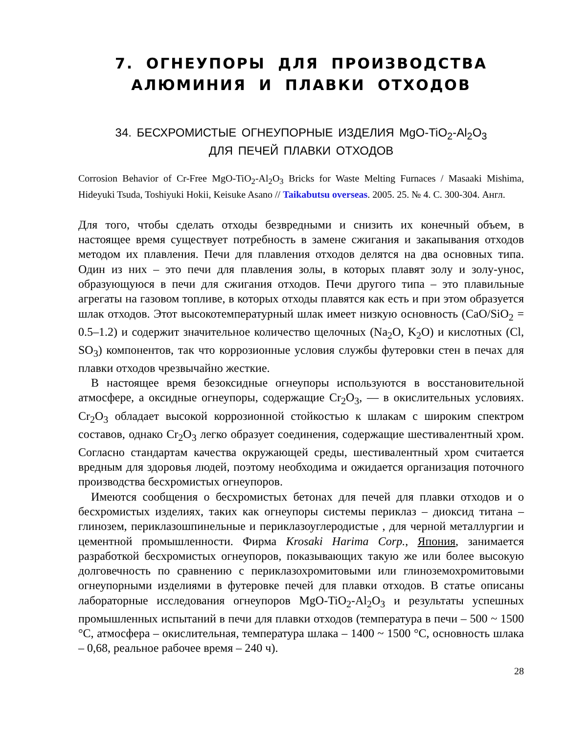7. ОГНЕУПОРЫ ДЛЯ ПРОИЗВОДСТВА
АЛЮМИНИЯ И ПЛАВКИ ОТХОДОВ
34. БЕСХРОМИСТЫЕ ОГНЕУПОРНЫЕ ИЗДЕЛИЯ MgO-TiO<sub>2</sub>-Al<sub>2</sub>O<sub>3</sub>
ДЛЯ ПЕЧЕЙ ПЛАВКИ ОТХОДОВ
Corrosion Behavior of Cr-Free MgO-TiO<sub>2</sub>-Al<sub>2</sub>O<sub>3</sub> Bricks for Waste Melting Furnaces / Masaaki Mishima, Hideyuki Tsuda, Toshiyuki Hokii, Keisuke Asano // Taikabutsu overseas. 2005. 25. № 4. С. 300-304. Англ.
Для того, чтобы сделать отходы безвредными и снизить их конечный объем, в настоящее время существует потребность в замене сжигания и закапывания отходов методом их плавления. Печи для плавления отходов делятся на два основных типа. Один из них – это печи для плавления золы, в которых плавят золу и золу-унос, образующуюся в печи для сжигания отходов. Печи другого типа – это плавильные агрегаты на газовом топливе, в которых отходы плавятся как есть и при этом образуется шлак отходов. Этот высокотемпературный шлак имеет низкую основность (CaO/SiO<sub>2</sub> = 0.5–1.2) и содержит значительное количество щелочных (Na<sub>2</sub>O, K<sub>2</sub>O) и кислотных (Cl, SO<sub>3</sub>) компонентов, так что коррозионные условия службы футеровки стен в печах для плавки отходов чрезвычайно жесткие.
В настоящее время безоксидные огнеупоры используются в восстановительной атмосфере, а оксидные огнеупоры, содержащие Cr<sub>2</sub>O<sub>3</sub>, — в окислительных условиях. Cr<sub>2</sub>O<sub>3</sub> обладает высокой коррозионной стойкостью к шлакам с широким спектром составов, однако Cr<sub>2</sub>O<sub>3</sub> легко образует соединения, содержащие шестивалентный хром. Согласно стандартам качества окружающей среды, шестивалентный хром считается вредным для здоровья людей, поэтому необходима и ожидается организация поточного производства бесхромистых огнеупоров.
Имеются сообщения о бесхромистых бетонах для печей для плавки отходов и о бесхромистых изделиях, таких как огнеупоры системы периклаз – диоксид титана – глинозем, периклазошпинельные и периклазоуглеродистые , для черной металлургии и цементной промышленности. Фирма Krosaki Harima Corp., Япония, занимается разработкой бесхромистых огнеупоров, показывающих такую же или более высокую долговечность по сравнению с периклазохромитовыми или глиноземохромитовыми огнеупорными изделиями в футеровке печей для плавки отходов. В статье описаны лабораторные исследования огнеупоров MgO-TiO<sub>2</sub>-Al<sub>2</sub>O<sub>3</sub> и результаты успешных промышленных испытаний в печи для плавки отходов (температура в печи – 500 ~ 1500 °C, атмосфера – окислительная, температура шлака – 1400 ~ 1500 °C, основность шлака – 0,68, реальное рабочее время – 240 ч).
28